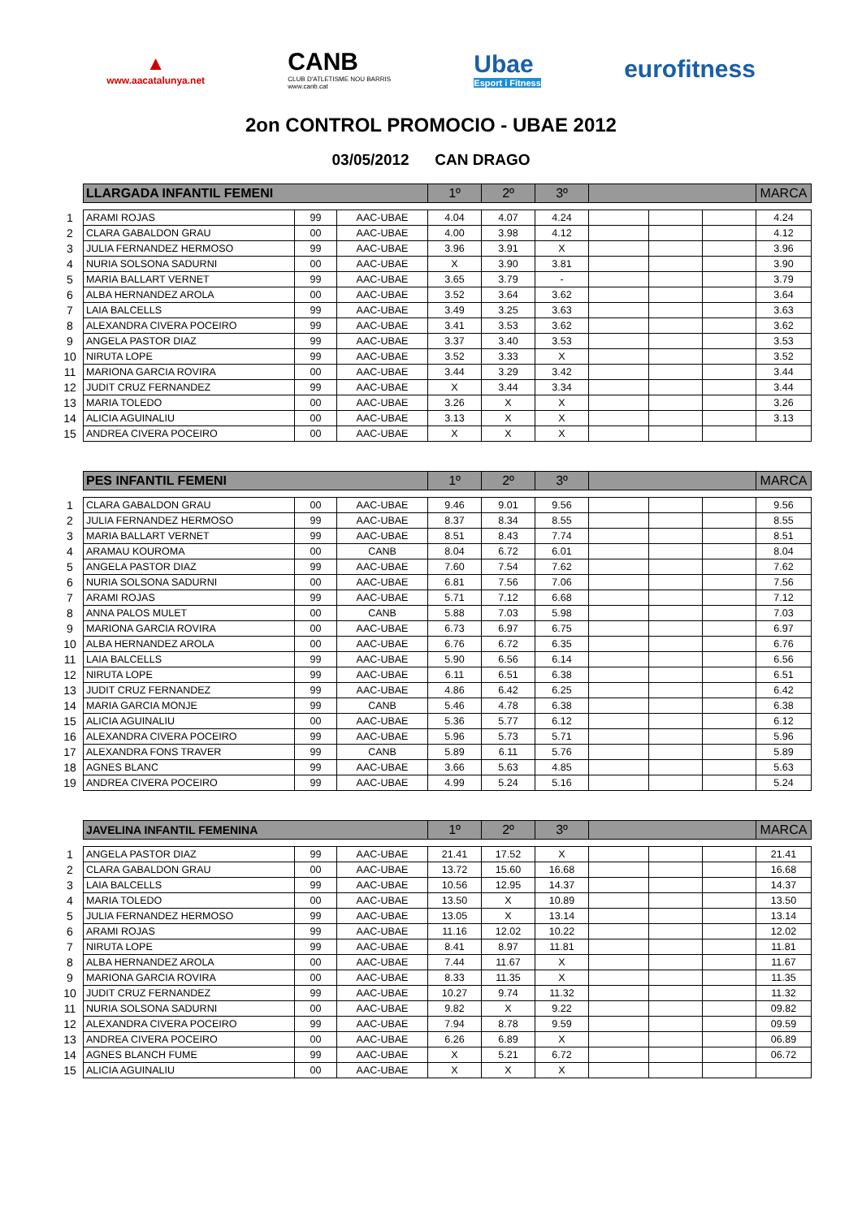▲
www.aacatalunya.net
CANB
CLUB D'ATLETISME NOU BARRIS
www.canb.cat
Ubae
Esport i Fitness
eurofitness
2on CONTROL PROMOCIO - UBAE 2012
03/05/2012 CAN DRAGO
| | LLARGADA INFANTIL FEMENI | | | 1º | 2º | 3º | | | | MARCA |
| 1 | ARAMI ROJAS | 99 | AAC-UBAE | 4.04 | 4.07 | 4.24 | | | | 4.24 |
| 2 | CLARA GABALDON GRAU | 00 | AAC-UBAE | 4.00 | 3.98 | 4.12 | | | | 4.12 |
| 3 | JULIA FERNANDEZ HERMOSO | 99 | AAC-UBAE | 3.96 | 3.91 | X | | | | 3.96 |
| 4 | NURIA SOLSONA SADURNI | 00 | AAC-UBAE | X | 3.90 | 3.81 | | | | 3.90 |
| 5 | MARIA BALLART VERNET | 99 | AAC-UBAE | 3.65 | 3.79 | - | | | | 3.79 |
| 6 | ALBA HERNANDEZ AROLA | 00 | AAC-UBAE | 3.52 | 3.64 | 3.62 | | | | 3.64 |
| 7 | LAIA BALCELLS | 99 | AAC-UBAE | 3.49 | 3.25 | 3.63 | | | | 3.63 |
| 8 | ALEXANDRA CIVERA POCEIRO | 99 | AAC-UBAE | 3.41 | 3.53 | 3.62 | | | | 3.62 |
| 9 | ANGELA PASTOR DIAZ | 99 | AAC-UBAE | 3.37 | 3.40 | 3.53 | | | | 3.53 |
| 10 | NIRUTA LOPE | 99 | AAC-UBAE | 3.52 | 3.33 | X | | | | 3.52 |
| 11 | MARIONA GARCIA ROVIRA | 00 | AAC-UBAE | 3.44 | 3.29 | 3.42 | | | | 3.44 |
| 12 | JUDIT CRUZ FERNANDEZ | 99 | AAC-UBAE | X | 3.44 | 3.34 | | | | 3.44 |
| 13 | MARIA TOLEDO | 00 | AAC-UBAE | 3.26 | X | X | | | | 3.26 |
| 14 | ALICIA AGUINALIU | 00 | AAC-UBAE | 3.13 | X | X | | | | 3.13 |
| 15 | ANDREA CIVERA POCEIRO | 00 | AAC-UBAE | X | X | X | | | | |
| | PES INFANTIL FEMENI | | | 1º | 2º | 3º | | | | MARCA |
| 1 | CLARA GABALDON GRAU | 00 | AAC-UBAE | 9.46 | 9.01 | 9.56 | | | | 9.56 |
| 2 | JULIA FERNANDEZ HERMOSO | 99 | AAC-UBAE | 8.37 | 8.34 | 8.55 | | | | 8.55 |
| 3 | MARIA BALLART VERNET | 99 | AAC-UBAE | 8.51 | 8.43 | 7.74 | | | | 8.51 |
| 4 | ARAMAU KOUROMA | 00 | CANB | 8.04 | 6.72 | 6.01 | | | | 8.04 |
| 5 | ANGELA PASTOR DIAZ | 99 | AAC-UBAE | 7.60 | 7.54 | 7.62 | | | | 7.62 |
| 6 | NURIA SOLSONA SADURNI | 00 | AAC-UBAE | 6.81 | 7.56 | 7.06 | | | | 7.56 |
| 7 | ARAMI ROJAS | 99 | AAC-UBAE | 5.71 | 7.12 | 6.68 | | | | 7.12 |
| 8 | ANNA PALOS MULET | 00 | CANB | 5.88 | 7.03 | 5.98 | | | | 7.03 |
| 9 | MARIONA GARCIA ROVIRA | 00 | AAC-UBAE | 6.73 | 6.97 | 6.75 | | | | 6.97 |
| 10 | ALBA HERNANDEZ AROLA | 00 | AAC-UBAE | 6.76 | 6.72 | 6.35 | | | | 6.76 |
| 11 | LAIA BALCELLS | 99 | AAC-UBAE | 5.90 | 6.56 | 6.14 | | | | 6.56 |
| 12 | NIRUTA LOPE | 99 | AAC-UBAE | 6.11 | 6.51 | 6.38 | | | | 6.51 |
| 13 | JUDIT CRUZ FERNANDEZ | 99 | AAC-UBAE | 4.86 | 6.42 | 6.25 | | | | 6.42 |
| 14 | MARIA GARCIA MONJE | 99 | CANB | 5.46 | 4.78 | 6.38 | | | | 6.38 |
| 15 | ALICIA AGUINALIU | 00 | AAC-UBAE | 5.36 | 5.77 | 6.12 | | | | 6.12 |
| 16 | ALEXANDRA CIVERA POCEIRO | 99 | AAC-UBAE | 5.96 | 5.73 | 5.71 | | | | 5.96 |
| 17 | ALEXANDRA FONS TRAVER | 99 | CANB | 5.89 | 6.11 | 5.76 | | | | 5.89 |
| 18 | AGNES BLANC | 99 | AAC-UBAE | 3.66 | 5.63 | 4.85 | | | | 5.63 |
| 19 | ANDREA CIVERA POCEIRO | 99 | AAC-UBAE | 4.99 | 5.24 | 5.16 | | | | 5.24 |
| | JAVELINA INFANTIL FEMENINA | | | 1º | 2º | 3º | | | | MARCA |
| 1 | ANGELA PASTOR DIAZ | 99 | AAC-UBAE | 21.41 | 17.52 | X | | | | 21.41 |
| 2 | CLARA GABALDON GRAU | 00 | AAC-UBAE | 13.72 | 15.60 | 16.68 | | | | 16.68 |
| 3 | LAIA BALCELLS | 99 | AAC-UBAE | 10.56 | 12.95 | 14.37 | | | | 14.37 |
| 4 | MARIA TOLEDO | 00 | AAC-UBAE | 13.50 | X | 10.89 | | | | 13.50 |
| 5 | JULIA FERNANDEZ HERMOSO | 99 | AAC-UBAE | 13.05 | X | 13.14 | | | | 13.14 |
| 6 | ARAMI ROJAS | 99 | AAC-UBAE | 11.16 | 12.02 | 10.22 | | | | 12.02 |
| 7 | NIRUTA LOPE | 99 | AAC-UBAE | 8.41 | 8.97 | 11.81 | | | | 11.81 |
| 8 | ALBA HERNANDEZ AROLA | 00 | AAC-UBAE | 7.44 | 11.67 | X | | | | 11.67 |
| 9 | MARIONA GARCIA ROVIRA | 00 | AAC-UBAE | 8.33 | 11.35 | X | | | | 11.35 |
| 10 | JUDIT CRUZ FERNANDEZ | 99 | AAC-UBAE | 10.27 | 9.74 | 11.32 | | | | 11.32 |
| 11 | NURIA SOLSONA SADURNI | 00 | AAC-UBAE | 9.82 | X | 9.22 | | | | 09.82 |
| 12 | ALEXANDRA CIVERA POCEIRO | 99 | AAC-UBAE | 7.94 | 8.78 | 9.59 | | | | 09.59 |
| 13 | ANDREA CIVERA POCEIRO | 00 | AAC-UBAE | 6.26 | 6.89 | X | | | | 06.89 |
| 14 | AGNES BLANCH FUME | 99 | AAC-UBAE | X | 5.21 | 6.72 | | | | 06.72 |
| 15 | ALICIA AGUINALIU | 00 | AAC-UBAE | X | X | X | | | | |